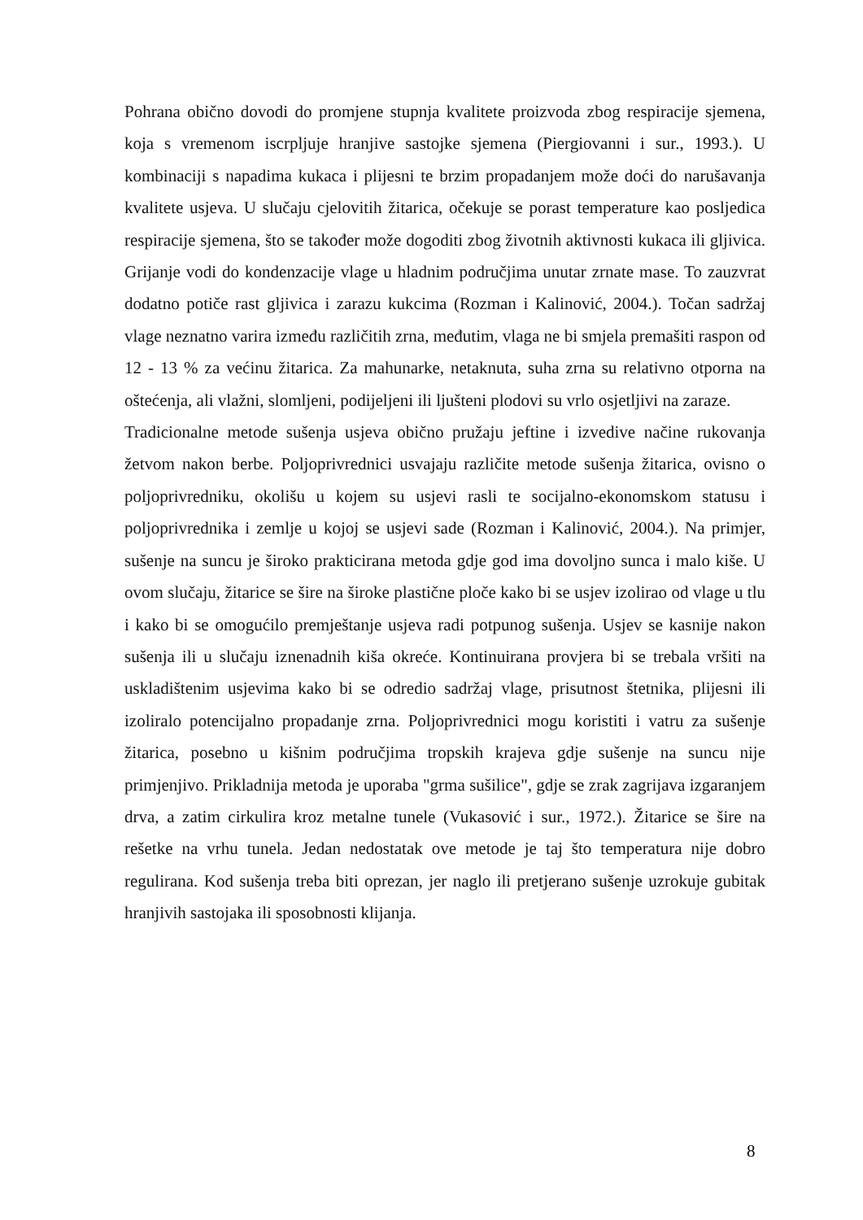Pohrana obično dovodi do promjene stupnja kvalitete proizvoda zbog respiracije sjemena, koja s vremenom iscrpljuje hranjive sastojke sjemena (Piergiovanni i sur., 1993.). U kombinaciji s napadima kukaca i plijesni te brzim propadanjem može doći do narušavanja kvalitete usjeva. U slučaju cjelovitih žitarica, očekuje se porast temperature kao posljedica respiracije sjemena, što se također može dogoditi zbog životnih aktivnosti kukaca ili gljivica. Grijanje vodi do kondenzacije vlage u hladnim područjima unutar zrnate mase. To zauzvrat dodatno potiče rast gljivica i zarazu kukcima (Rozman i Kalinović, 2004.). Točan sadržaj vlage neznatno varira između različitih zrna, međutim, vlaga ne bi smjela premašiti raspon od 12 - 13 % za većinu žitarica. Za mahunarke, netaknuta, suha zrna su relativno otporna na oštećenja, ali vlažni, slomljeni, podijeljeni ili ljušteni plodovi su vrlo osjetljivi na zaraze.
Tradicionalne metode sušenja usjeva obično pružaju jeftine i izvedive načine rukovanja žetvom nakon berbe. Poljoprivrednici usvajaju različite metode sušenja žitarica, ovisno o poljoprivredniku, okolišu u kojem su usjevi rasli te socijalno-ekonomskom statusu i poljoprivrednika i zemlje u kojoj se usjevi sade (Rozman i Kalinović, 2004.). Na primjer, sušenje na suncu je široko prakticirana metoda gdje god ima dovoljno sunca i malo kiše. U ovom slučaju, žitarice se šire na široke plastične ploče kako bi se usjev izolirao od vlage u tlu i kako bi se omogućilo premještanje usjeva radi potpunog sušenja. Usjev se kasnije nakon sušenja ili u slučaju iznenadnih kiša okreće. Kontinuirana provjera bi se trebala vršiti na uskladištenim usjevima kako bi se odredio sadržaj vlage, prisutnost štetnika, plijesni ili izoliralo potencijalno propadanje zrna. Poljoprivrednici mogu koristiti i vatru za sušenje žitarica, posebno u kišnim područjima tropskih krajeva gdje sušenje na suncu nije primjenjivo. Prikladnija metoda je uporaba "grma sušilice", gdje se zrak zagrijava izgaranjem drva, a zatim cirkulira kroz metalne tunele (Vukasović i sur., 1972.). Žitarice se šire na rešetke na vrhu tunela. Jedan nedostatak ove metode je taj što temperatura nije dobro regulirana. Kod sušenja treba biti oprezan, jer naglo ili pretjerano sušenje uzrokuje gubitak hranjivih sastojaka ili sposobnosti klijanja.
8